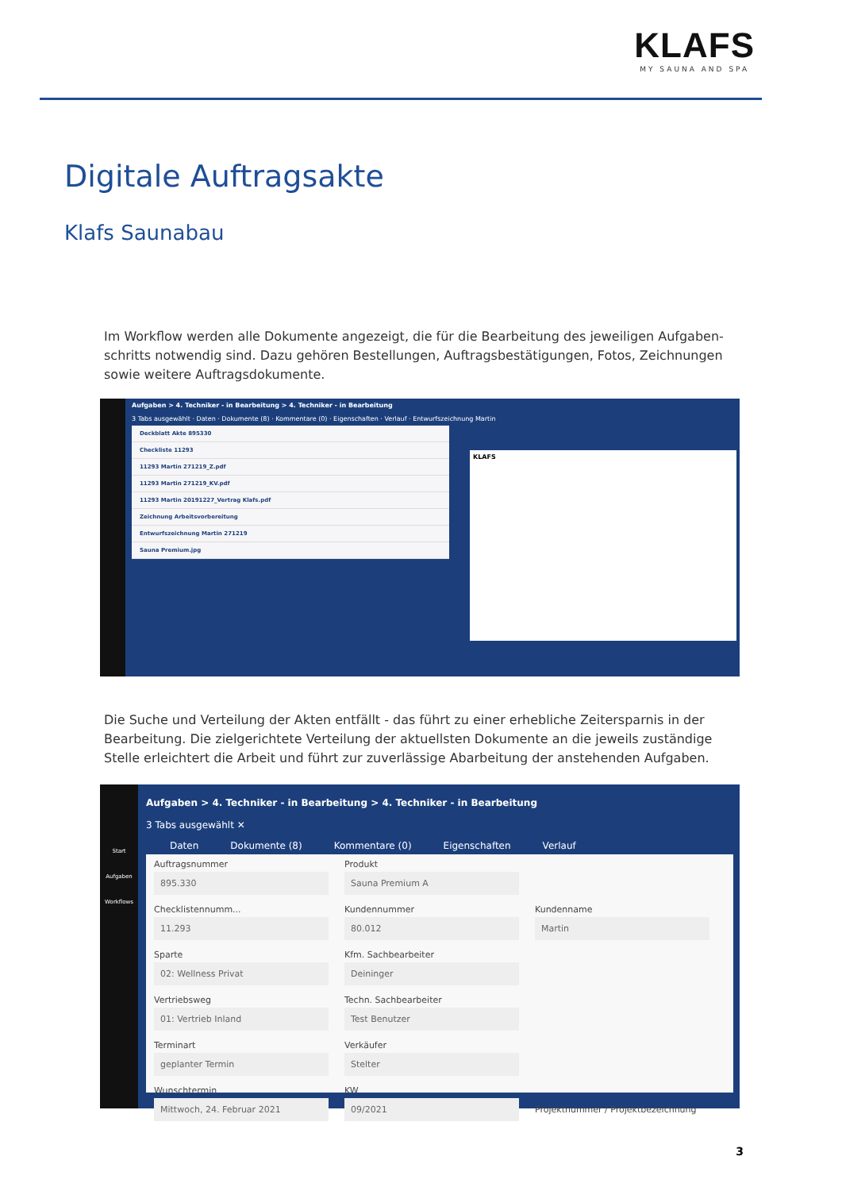KLAFS
MY SAUNA AND SPA
Digitale Auftragsakte
Klafs Saunabau
Im Workflow werden alle Dokumente angezeigt, die für die Bearbeitung des jeweiligen Aufgaben­schritts notwendig sind. Dazu gehören Bestellungen, Auftragsbestätigungen, Fotos, Zeichnungen sowie weitere Auftragsdokumente.
Aufgaben > 4. Techniker - in Bearbeitung > 4. Techniker - in Bearbeitung
3 Tabs ausgewählt · Daten · Dokumente (8) · Kommentare (0) · Eigenschaften · Verlauf · Entwurfszeichnung Martin
Deckblatt Akte 895330
Checkliste 11293
11293 Martin 271219_Z.pdf
11293 Martin 271219_KV.pdf
11293 Martin 20191227_Vertrag Klafs.pdf
Zeichnung Arbeitsvorbereitung
Entwurfszeichnung Martin 271219
Sauna Premium.jpg
KLAFS
Die Suche und Verteilung der Akten entfällt - das führt zu einer erhebliche Zeitersparnis in der Bearbeitung. Die zielgerichtete Verteilung der aktuellsten Dokumente an die jeweils zuständige Stelle erleichtert die Arbeit und führt zur zuverlässige Abarbeitung der anstehenden Aufgaben.
Start
Aufgaben
Workflows
Aufgaben > 4. Techniker - in Bearbeitung > 4. Techniker - in Bearbeitung
3 Tabs ausgewählt ✕
Daten Dokumente (8) Kommentare (0) Eigenschaften Verlauf
Auftragsnummer 895.330
Produkt Sauna Premium A
Checklistennumm... 11.293
Kundennummer 80.012
Kundenname Martin
Sparte 02: Wellness Privat
Kfm. Sachbearbeiter Deininger
Vertriebsweg 01: Vertrieb Inland
Techn. Sachbearbeiter Test Benutzer
Terminart geplanter Termin
Verkäufer Stelter
Wunschtermin Mittwoch, 24. Februar 2021
KW 09/2021
Projektnummer / Projektbezeichnung
3